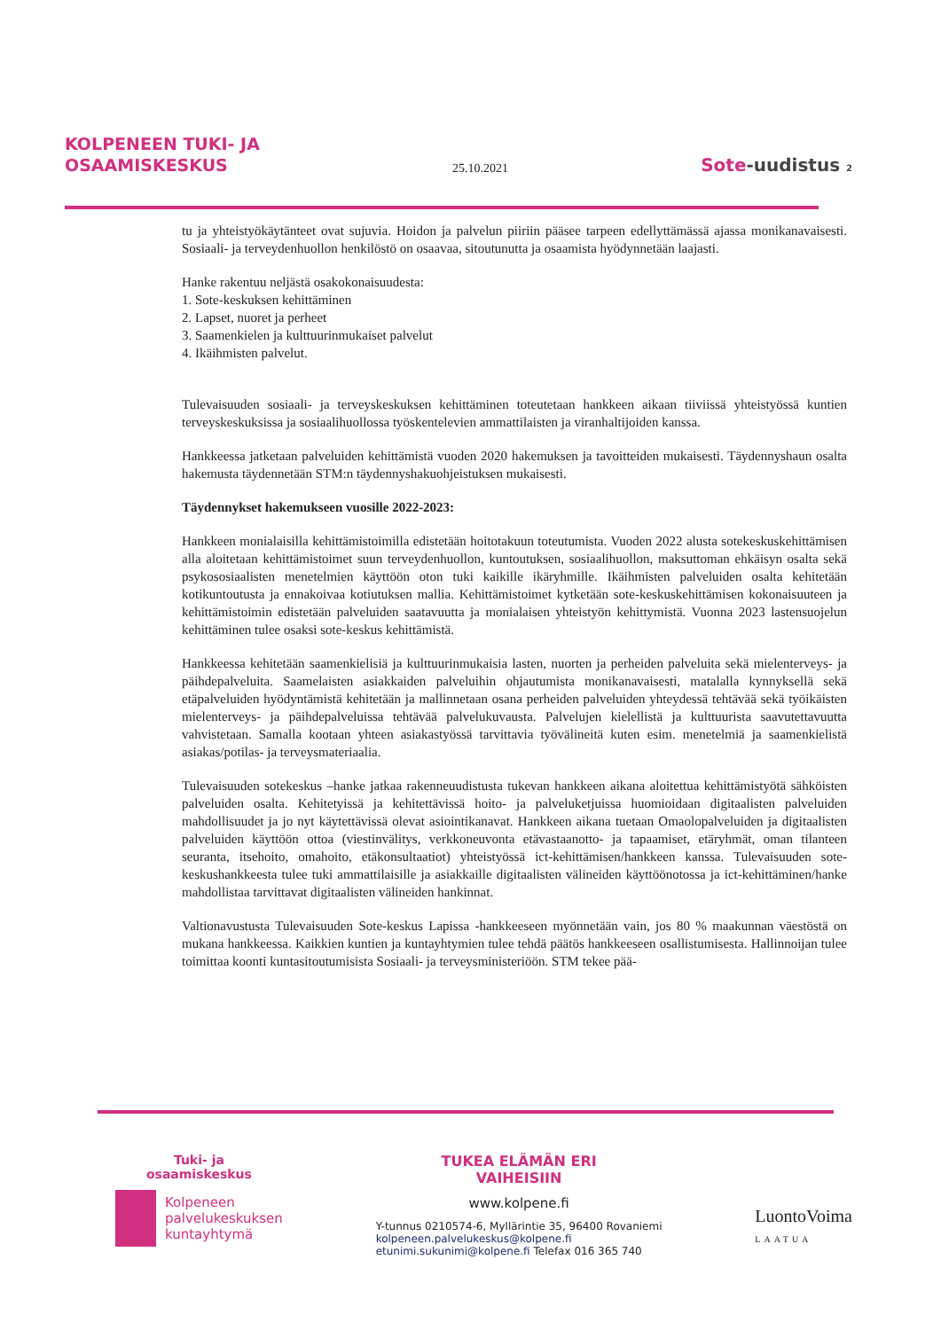KOLPENEEN TUKI- JA
OSAAMISKESKUS
25.10.2021
Sote-uudistus 2
tu ja yhteistyökäytänteet ovat sujuvia. Hoidon ja palvelun piiriin pääsee tarpeen edellyttämässä ajassa monikanavaisesti. Sosiaali- ja terveydenhuollon henkilöstö on osaavaa, sitoutunutta ja osaamista hyödynnetään laajasti.
Hanke rakentuu neljästä osakokonaisuudesta:
1. Sote-keskuksen kehittäminen
2. Lapset, nuoret ja perheet
3. Saamenkielen ja kulttuurinmukaiset palvelut
4. Ikäihmisten palvelut.
Tulevaisuuden sosiaali- ja terveyskeskuksen kehittäminen toteutetaan hankkeen aikaan tiiviissä yhteistyössä kuntien terveyskeskuksissa ja sosiaalihuollossa työskentelevien ammattilaisten ja viranhaltijoiden kanssa.
Hankkeessa jatketaan palveluiden kehittämistä vuoden 2020 hakemuksen ja tavoitteiden mukaisesti. Täydennyshaun osalta hakemusta täydennetään STM:n täydennyshakuohjeistuksen mukaisesti.
Täydennykset hakemukseen vuosille 2022-2023:
Hankkeen monialaisilla kehittämistoimilla edistetään hoitotakuun toteutumista. Vuoden 2022 alusta sotekeskuskehittämisen alla aloitetaan kehittämistoimet suun terveydenhuollon, kuntoutuksen, sosiaalihuollon, maksuttoman ehkäisyn osalta sekä psykososiaalisten menetelmien käyttöön oton tuki kaikille ikäryhmille. Ikäihmisten palveluiden osalta kehitetään kotikuntoutusta ja ennakoivaa kotiutuksen mallia. Kehittämistoimet kytketään sote-keskuskehittämisen kokonaisuuteen ja kehittämistoimin edistetään palveluiden saatavuutta ja monialaisen yhteistyön kehittymistä. Vuonna 2023 lastensuojelun kehittäminen tulee osaksi sote-keskus kehittämistä.
Hankkeessa kehitetään saamenkielisiä ja kulttuurinmukaisia lasten, nuorten ja perheiden palveluita sekä mielenterveys- ja päihdepalveluita. Saamelaisten asiakkaiden palveluihin ohjautumista monikanavaisesti, matalalla kynnyksellä sekä etäpalveluiden hyödyntämistä kehitetään ja mallinnetaan osana perheiden palveluiden yhteydessä tehtävää sekä työikäisten mielenterveys- ja päihdepalveluissa tehtävää palvelukuvausta. Palvelujen kielellistä ja kulttuurista saavutettavuutta vahvistetaan. Samalla kootaan yhteen asiakastyössä tarvittavia työvälineitä kuten esim. menetelmiä ja saamenkielistä asiakas/potilas- ja terveysmateriaalia.
Tulevaisuuden sotekeskus –hanke jatkaa rakenneuudistusta tukevan hankkeen aikana aloitettua kehittämistyötä sähköisten palveluiden osalta. Kehitetyissä ja kehitettävissä hoito- ja palveluketjuissa huomioidaan digitaalisten palveluiden mahdollisuudet ja jo nyt käytettävissä olevat asiointikanavat. Hankkeen aikana tuetaan Omaolopalveluiden ja digitaalisten palveluiden käyttöön ottoa (viestinvälitys, verkkoneuvonta etävastaanotto- ja tapaamiset, etäryhmät, oman tilanteen seuranta, itsehoito, omahoito, etäkonsultaatiot) yhteistyössä ict-kehittämisen/hankkeen kanssa. Tulevaisuuden sote-keskushankkeesta tulee tuki ammattilaisille ja asiakkaille digitaalisten välineiden käyttöönotossa ja ict-kehittäminen/hanke mahdollistaa tarvittavat digitaalisten välineiden hankinnat.
Valtionavustusta Tulevaisuuden Sote-keskus Lapissa -hankkeeseen myönnetään vain, jos 80 % maakunnan väestöstä on mukana hankkeessa. Kaikkien kuntien ja kuntayhtymien tulee tehdä päätös hankkeeseen osallistumisesta. Hallinnoijan tulee toimittaa koonti kuntasitoutumisista Sosiaali- ja terveysministeriöön. STM tekee pää-
Tuki- ja
osaamiskeskus
Kolpeneen
palvelukeskuksen
kuntayhtymä
TUKEA ELÄMÄN ERI
VAIHEISIIN
www.kolpene.fi
Y-tunnus 0210574-6, Myllärintie 35, 96400 Rovaniemi
kolpeneen.palvelukeskus@kolpene.fi
etunimi.sukunimi@kolpene.fi Telefax 016 365 740
LuontoVoima
LAATUA